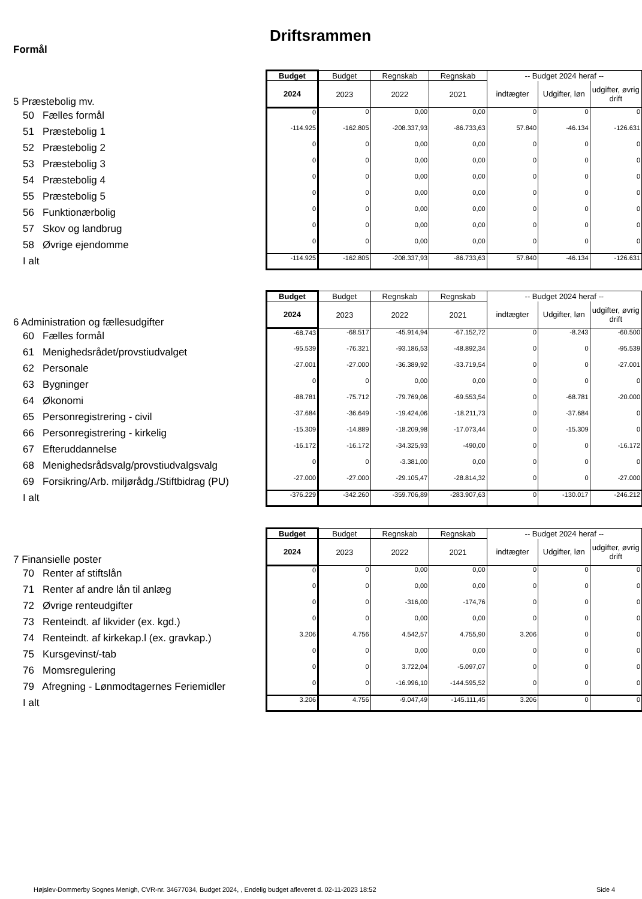Driftsrammen
Formål
| 5 Præstebolig mv. | Budget | Budget | Regnskab | Regnskab | -- Budget 2024 heraf -- | | |
| | 2024 | 2023 | 2022 | 2021 | indtægter | Udgifter, løn | udgifter, øvrig drift |
| 50 Fælles formål | 0 | 0 | 0,00 | 0,00 | 0 | 0 | 0 |
| 51 Præstebolig 1 | -114.925 | -162.805 | -208.337,93 | -86.733,63 | 57.840 | -46.134 | -126.631 |
| 52 Præstebolig 2 | 0 | 0 | 0,00 | 0,00 | 0 | 0 | 0 |
| 53 Præstebolig 3 | 0 | 0 | 0,00 | 0,00 | 0 | 0 | 0 |
| 54 Præstebolig 4 | 0 | 0 | 0,00 | 0,00 | 0 | 0 | 0 |
| 55 Præstebolig 5 | 0 | 0 | 0,00 | 0,00 | 0 | 0 | 0 |
| 56 Funktionærbolig | 0 | 0 | 0,00 | 0,00 | 0 | 0 | 0 |
| 57 Skov og landbrug | 0 | 0 | 0,00 | 0,00 | 0 | 0 | 0 |
| 58 Øvrige ejendomme | 0 | 0 | 0,00 | 0,00 | 0 | 0 | 0 |
| I alt | -114.925 | -162.805 | -208.337,93 | -86.733,63 | 57.840 | -46.134 | -126.631 |
| 6 Administration og fællesudgifter | Budget | Budget | Regnskab | Regnskab | -- Budget 2024 heraf -- | | |
| | 2024 | 2023 | 2022 | 2021 | indtægter | Udgifter, løn | udgifter, øvrig drift |
| 60 Fælles formål | -68.743 | -68.517 | -45.914,94 | -67.152,72 | 0 | -8.243 | -60.500 |
| 61 Menighedsrådet/provstiudvalget | -95.539 | -76.321 | -93.186,53 | -48.892,34 | 0 | 0 | -95.539 |
| 62 Personale | -27.001 | -27.000 | -36.389,92 | -33.719,54 | 0 | 0 | -27.001 |
| 63 Bygninger | 0 | 0 | 0,00 | 0,00 | 0 | 0 | 0 |
| 64 Økonomi | -88.781 | -75.712 | -79.769,06 | -69.553,54 | 0 | -68.781 | -20.000 |
| 65 Personregistrering - civil | -37.684 | -36.649 | -19.424,06 | -18.211,73 | 0 | -37.684 | 0 |
| 66 Personregistrering - kirkelig | -15.309 | -14.889 | -18.209,98 | -17.073,44 | 0 | -15.309 | 0 |
| 67 Efteruddannelse | -16.172 | -16.172 | -34.325,93 | -490,00 | 0 | 0 | -16.172 |
| 68 Menighedsrådsvalg/provstiudvalgsvalg | 0 | 0 | -3.381,00 | 0,00 | 0 | 0 | 0 |
| 69 Forsikring/Arb. miljørådg./Stiftbidrag (PU) | -27.000 | -27.000 | -29.105,47 | -28.814,32 | 0 | 0 | -27.000 |
| I alt | -376.229 | -342.260 | -359.706,89 | -283.907,63 | 0 | -130.017 | -246.212 |
| 7 Finansielle poster | Budget | Budget | Regnskab | Regnskab | -- Budget 2024 heraf -- | | |
| | 2024 | 2023 | 2022 | 2021 | indtægter | Udgifter, løn | udgifter, øvrig drift |
| 70 Renter af stiftslån | 0 | 0 | 0,00 | 0,00 | 0 | 0 | 0 |
| 71 Renter af andre lån til anlæg | 0 | 0 | 0,00 | 0,00 | 0 | 0 | 0 |
| 72 Øvrige renteudgifter | 0 | 0 | -316,00 | -174,76 | 0 | 0 | 0 |
| 73 Renteindt. af likvider (ex. kgd.) | 0 | 0 | 0,00 | 0,00 | 0 | 0 | 0 |
| 74 Renteindt. af kirkekap.l (ex. gravkap.) | 3.206 | 4.756 | 4.542,57 | 4.755,90 | 3.206 | 0 | 0 |
| 75 Kursgevinst/-tab | 0 | 0 | 0,00 | 0,00 | 0 | 0 | 0 |
| 76 Momsregulering | 0 | 0 | 3.722,04 | -5.097,07 | 0 | 0 | 0 |
| 79 Afregning - Lønmodtagernes Feriemidler | 0 | 0 | -16.996,10 | -144.595,52 | 0 | 0 | 0 |
| I alt | 3.206 | 4.756 | -9.047,49 | -145.111,45 | 3.206 | 0 | 0 |
Højslev-Dommerby Sognes Menigh, CVR-nr. 34677034, Budget 2024, , Endelig budget afleveret d. 02-11-2023 18:52
Side 4